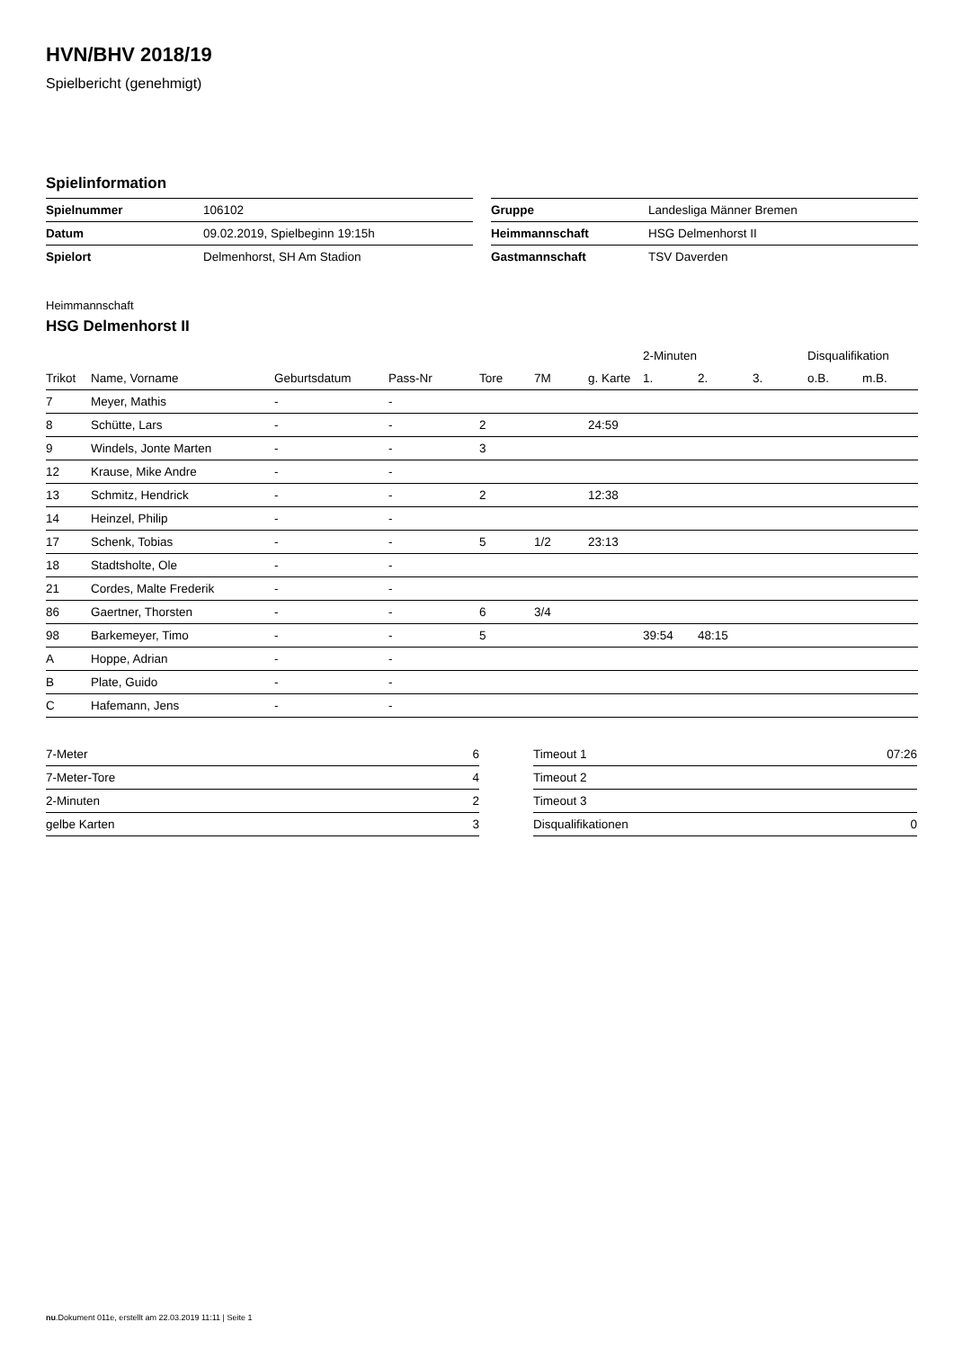HVN/BHV 2018/19
Spielbericht (genehmigt)
Spielinformation
| Spielnummer | 106102 |
| Datum | 09.02.2019, Spielbeginn 19:15h |
| Spielort | Delmenhorst, SH Am Stadion |
| Gruppe | Landesliga Männer Bremen |
| Heimmannschaft | HSG Delmenhorst II |
| Gastmannschaft | TSV Daverden |
Heimmannschaft
HSG Delmenhorst II
| | | | | | | | 2-Minuten | | | Disqualifikation | |
| --- | --- | --- | --- | --- | --- | --- | --- | --- | --- | --- | --- |
| Trikot | Name, Vorname | Geburtsdatum | Pass-Nr | Tore | 7M | g. Karte | 1. | 2. | 3. | o.B. | m.B. |
| 7 | Meyer, Mathis | - | - | | | | | | | | |
| 8 | Schütte, Lars | - | - | 2 | | 24:59 | | | | | |
| 9 | Windels, Jonte Marten | - | - | 3 | | | | | | | |
| 12 | Krause, Mike Andre | - | - | | | | | | | | |
| 13 | Schmitz, Hendrick | - | - | 2 | | 12:38 | | | | | |
| 14 | Heinzel, Philip | - | - | | | | | | | | |
| 17 | Schenk, Tobias | - | - | 5 | 1/2 | 23:13 | | | | | |
| 18 | Stadtsholte, Ole | - | - | | | | | | | | |
| 21 | Cordes, Malte Frederik | - | - | | | | | | | | |
| 86 | Gaertner, Thorsten | - | - | 6 | 3/4 | | | | | | |
| 98 | Barkemeyer, Timo | - | - | 5 | | | 39:54 | 48:15 | | | |
| A | Hoppe, Adrian | - | - | | | | | | | | |
| B | Plate, Guido | - | - | | | | | | | | |
| C | Hafemann, Jens | - | - | | | | | | | | |
| 7-Meter | 6 |
| 7-Meter-Tore | 4 |
| 2-Minuten | 2 |
| gelbe Karten | 3 |
| Timeout 1 | 07:26 |
| Timeout 2 | |
| Timeout 3 | |
| Disqualifikationen | 0 |
nu.Dokument 011e, erstellt am 22.03.2019 11:11 | Seite 1